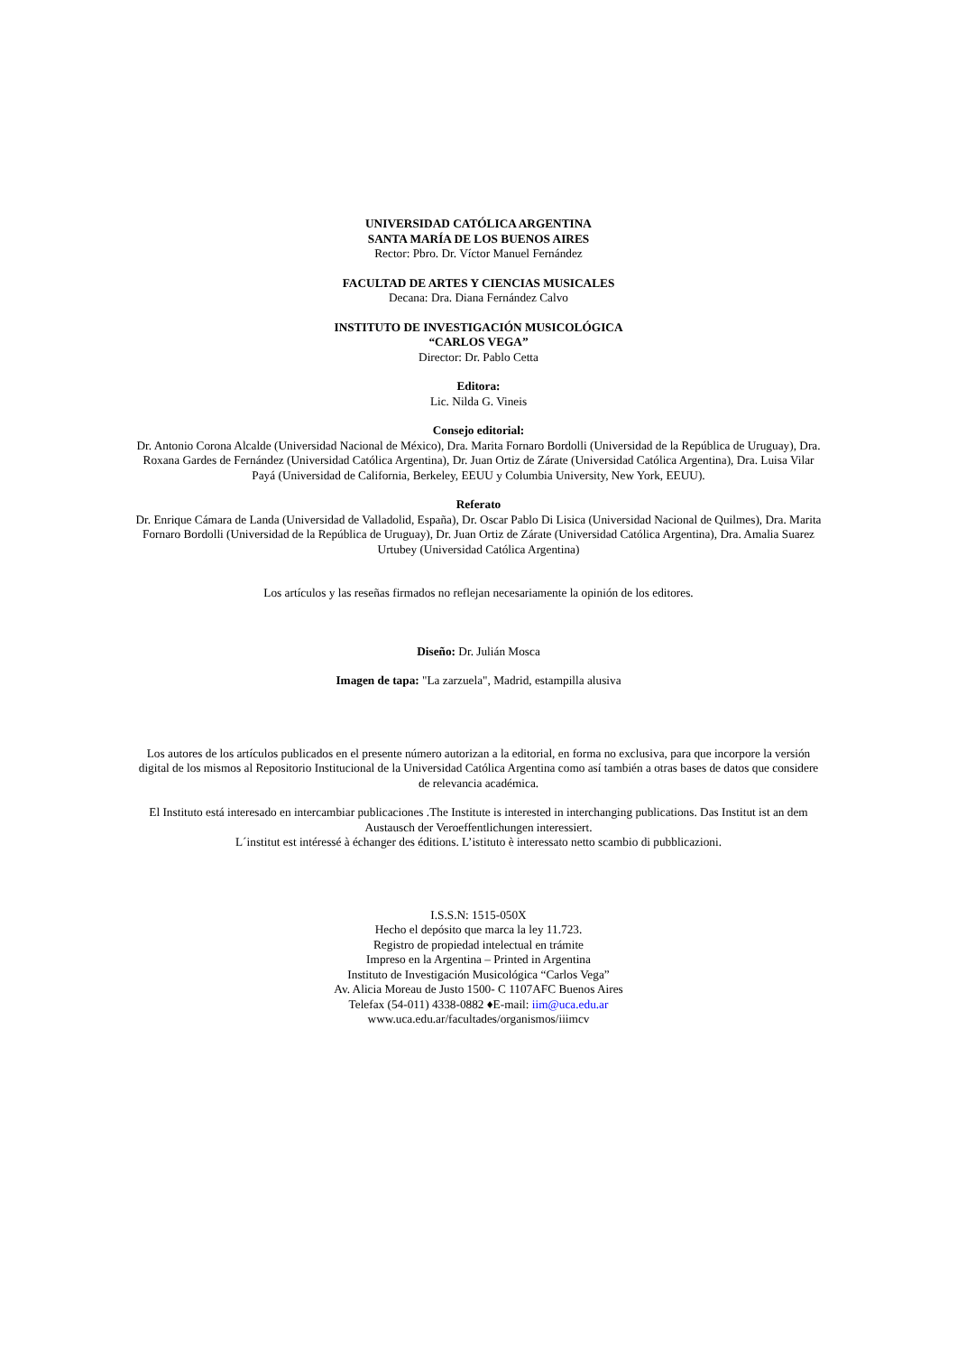UNIVERSIDAD CATÓLICA ARGENTINA
SANTA MARÍA DE LOS BUENOS AIRES
Rector: Pbro. Dr. Víctor Manuel Fernández
FACULTAD DE ARTES Y CIENCIAS MUSICALES
Decana: Dra. Diana Fernández Calvo
INSTITUTO DE INVESTIGACIÓN MUSICOLÓGICA
“CARLOS VEGA”
Director: Dr. Pablo Cetta
Editora:
Lic. Nilda G. Vineis
Consejo editorial:
Dr. Antonio Corona Alcalde (Universidad Nacional de México), Dra. Marita Fornaro Bordolli (Universidad de la República de Uruguay), Dra. Roxana Gardes de Fernández (Universidad Católica Argentina), Dr. Juan Ortiz de Zárate (Universidad Católica Argentina), Dra. Luisa Vilar Payá (Universidad de California, Berkeley, EEUU y Columbia University, New York, EEUU).
Referato
Dr. Enrique Cámara de Landa (Universidad de Valladolid, España), Dr. Oscar Pablo Di Lisica (Universidad Nacional de Quilmes), Dra. Marita Fornaro Bordolli (Universidad de la República de Uruguay), Dr. Juan Ortiz de Zárate (Universidad Católica Argentina), Dra. Amalia Suarez Urtubey (Universidad Católica Argentina)
Los artículos y las reseñas firmados no reflejan necesariamente la opinión de los editores.
Diseño: Dr. Julián Mosca
Imagen de tapa: "La zarzuela", Madrid, estampilla alusiva
Los autores de los artículos publicados en el presente número autorizan a la editorial, en forma no exclusiva, para que incorpore la versión digital de los mismos al Repositorio Institucional de la Universidad Católica Argentina como así también a otras bases de datos que considere de relevancia académica.
El Instituto está interesado en intercambiar publicaciones .The Institute is interested in interchanging publications. Das Institut ist an dem Austausch der Veroeffentlichungen interessiert.
L´institut est intéressé à échanger des éditions. L’istituto è interessato netto scambio di pubblicazioni.
I.S.S.N: 1515-050X
Hecho el depósito que marca la ley 11.723.
Registro de propiedad intelectual en trámite
Impreso en la Argentina – Printed in Argentina
Instituto de Investigación Musicológica “Carlos Vega”
Av. Alicia Moreau de Justo 1500- C 1107AFC Buenos Aires
Telefax (54-011) 4338-0882 ♦E-mail: iim@uca.edu.ar
www.uca.edu.ar/facultades/organismos/iiimcv